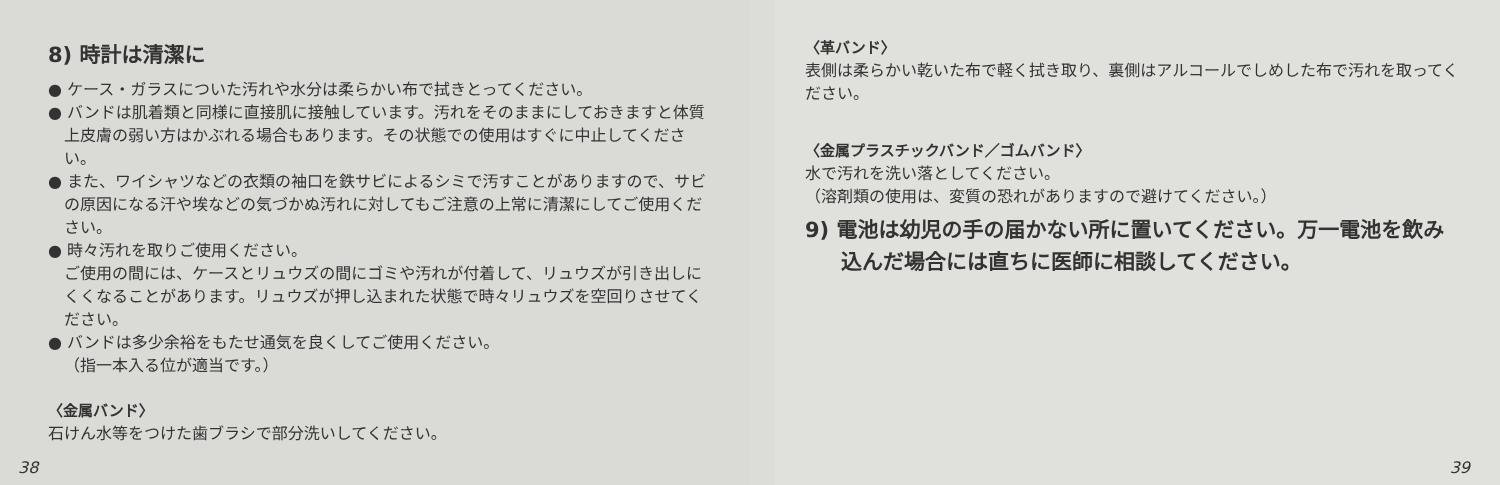8) 時計は清潔に
● ケース・ガラスについた汚れや水分は柔らかい布で拭きとってください。
● バンドは肌着類と同様に直接肌に接触しています。汚れをそのままにしておきますと体質上皮膚の弱い方はかぶれる場合もあります。その状態での使用はすぐに中止してください。
● また、ワイシャツなどの衣類の袖口を鉄サビによるシミで汚すことがありますので、サビの原因になる汗や埃などの気づかぬ汚れに対してもご注意の上常に清潔にしてご使用ください。
● 時々汚れを取りご使用ください。
ご使用の間には、ケースとリュウズの間にゴミや汚れが付着して、リュウズが引き出しにくくなることがあります。リュウズが押し込まれた状態で時々リュウズを空回りさせてください。
● バンドは多少余裕をもたせ通気を良くしてご使用ください。
（指一本入る位が適当です。）
〈金属バンド〉
石けん水等をつけた歯ブラシで部分洗いしてください。
38
〈革バンド〉
表側は柔らかい乾いた布で軽く拭き取り、裏側はアルコールでしめした布で汚れを取ってください。
〈金属プラスチックバンド／ゴムバンド〉
水で汚れを洗い落としてください。
（溶剤類の使用は、変質の恐れがありますので避けてください。）
9) 電池は幼児の手の届かない所に置いてください。万一電池を飲み込んだ場合には直ちに医師に相談してください。
39